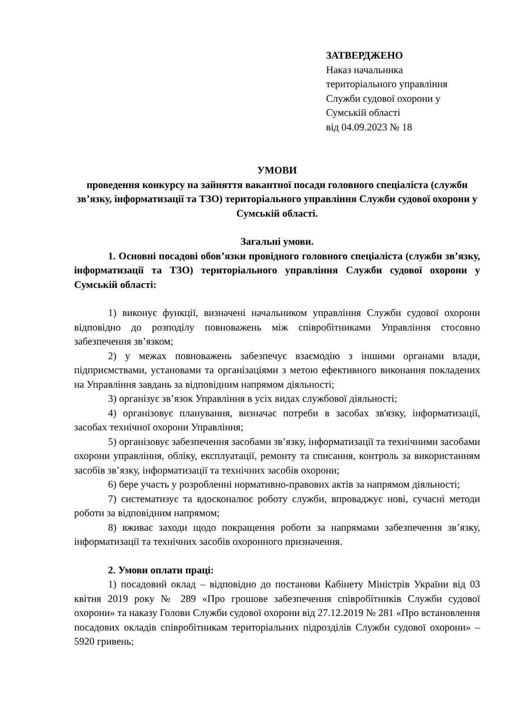ЗАТВЕРДЖЕНО
Наказ начальника
територіального управління
Служби судової охорони у
Сумській області
від 04.09.2023 № 18
УМОВИ
проведення конкурсу на зайняття вакантної посади головного спеціаліста (служби зв’язку, інформатизації та ТЗО) територіального управління Служби судової охорони у Сумській області.
Загальні умови.
1. Основні посадові обов’язки провідного головного спеціаліста (служби зв’язку, інформатизації та ТЗО) територіального управління Служби судової охорони у Сумській області:
1) виконує функції, визначені начальником управління Служби судової охорони відповідно до розподілу повноважень між співробітниками Управління стосовно забезпечення зв’язком;
2) у межах повноважень забезпечує взаємодію з іншими органами влади, підприємствами, установами та організаціями з метою ефективного виконання покладених на Управління завдань за відповідним напрямом діяльності;
3) організує зв’язок Управління в усіх видах службової діяльності;
4) організовує планування, визначає потреби в засобах зв'язку, інформатизації, засобах технічної охорони Управління;
5) організовує забезпечення засобами зв’язку, інформатизації та технічними засобами охорони управління, обліку, експлуатації, ремонту та списання, контроль за використанням засобів зв’язку, інформатизації та технічних засобів охорони;
6) бере участь у розробленні нормативно-правових актів за напрямом діяльності;
7) систематизує та вдосконалює роботу служби, впроваджує нові, сучасні методи роботи за відповідним напрямом;
8) вживає заходи щодо покращення роботи за напрямами забезпечення зв’язку, інформатизації та технічних засобів охоронного призначення.
2. Умови оплати праці:
1) посадовий оклад – відповідно до постанови Кабінету Міністрів України від 03 квітня 2019 року № 289 «Про грошове забезпечення співробітників Служби судової охорони» та наказу Голови Служби судової охорони від 27.12.2019 № 281 «Про встановлення посадових окладів співробітникам територіальних підрозділів Служби судової охорони» – 5920 гривень;